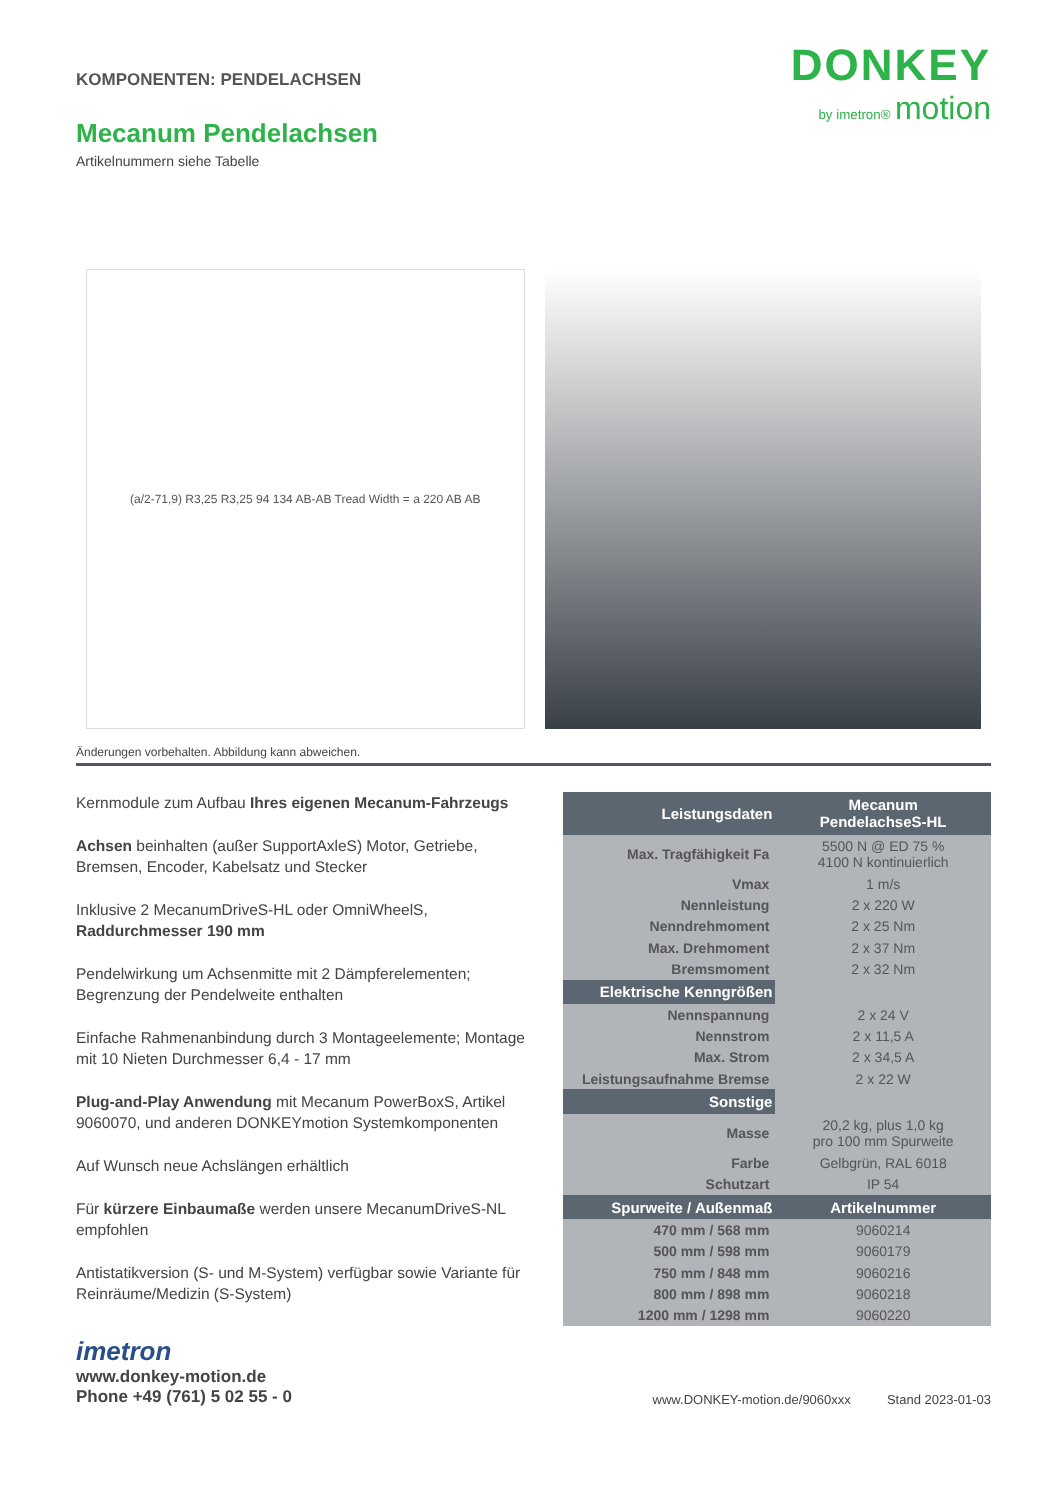DONKEY
by imetron® motion
KOMPONENTEN: PENDELACHSEN
Mecanum Pendelachsen
Artikelnummern siehe Tabelle
(a/2-71,9) R3,25 R3,25 94 134 AB-AB Tread Width = a 220 AB AB
Änderungen vorbehalten. Abbildung kann abweichen.
Kernmodule zum Aufbau Ihres eigenen Mecanum-Fahrzeugs
Achsen beinhalten (außer SupportAxleS) Motor, Getriebe, Bremsen, Encoder, Kabelsatz und Stecker
Inklusive 2 MecanumDriveS-HL oder OmniWheelS, Raddurchmesser 190 mm
Pendelwirkung um Achsenmitte mit 2 Dämpferelementen; Begrenzung der Pendelweite enthalten
Einfache Rahmenanbindung durch 3 Montageelemente; Montage mit 10 Nieten Durchmesser 6,4 - 17 mm
Plug-and-Play Anwendung mit Mecanum PowerBoxS, Artikel 9060070, und anderen DONKEYmotion Systemkomponenten
Auf Wunsch neue Achslängen erhältlich
Für kürzere Einbaumaße werden unsere MecanumDriveS-NL empfohlen
Antistatikversion (S- und M-System) verfügbar sowie Variante für Reinräume/Medizin (S-System)
| Leistungsdaten | Mecanum PendelachseS-HL |
| --- | --- |
| Max. Tragfähigkeit Fa | 5500 N @ ED 75 % 4100 N kontinuierlich |
| Vmax | 1 m/s |
| Nennleistung | 2 x 220 W |
| Nenndrehmoment | 2 x 25 Nm |
| Max. Drehmoment | 2 x 37 Nm |
| Bremsmoment | 2 x 32 Nm |
| Elektrische Kenngrößen | |
| Nennspannung | 2 x 24 V |
| Nennstrom | 2 x 11,5 A |
| Max. Strom | 2 x 34,5 A |
| Leistungsaufnahme Bremse | 2 x 22 W |
| Sonstige | |
| Masse | 20,2 kg, plus 1,0 kg pro 100 mm Spurweite |
| Farbe | Gelbgrün, RAL 6018 |
| Schutzart | IP 54 |
| Spurweite / Außenmaß | Artikelnummer |
| 470 mm / 568 mm | 9060214 |
| 500 mm / 598 mm | 9060179 |
| 750 mm / 848 mm | 9060216 |
| 800 mm / 898 mm | 9060218 |
| 1200 mm / 1298 mm | 9060220 |
imetron
www.donkey-motion.de
Phone +49 (761) 5 02 55 - 0
www.DONKEY-motion.de/9060xxx Stand 2023-01-03